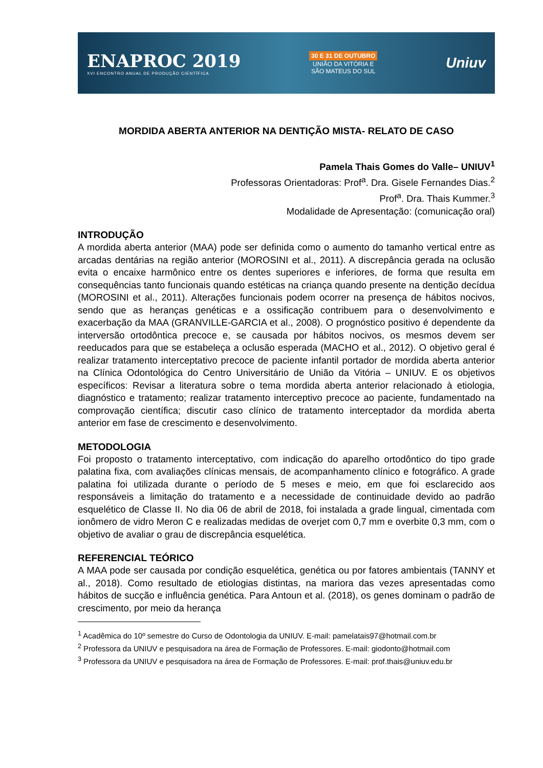ENAPROC 2019
XVI ENCONTRO ANUAL DE PRODUÇÃO CIENTÍFICA
30 E 31 DE OUTUBRO
UNIÃO DA VITÓRIA E
SÃO MATEUS DO SUL
Uniuv
MORDIDA ABERTA ANTERIOR NA DENTIÇÃO MISTA- RELATO DE CASO
Pamela Thais Gomes do Valle– UNIUV<sup>1</sup>
Professoras Orientadoras: Prof<sup>a</sup>. Dra. Gisele Fernandes Dias.<sup>2</sup>
Prof<sup>a</sup>. Dra. Thais Kummer.<sup>3</sup>
Modalidade de Apresentação: (comunicação oral)
INTRODUÇÃO
A mordida aberta anterior (MAA) pode ser definida como o aumento do tamanho vertical entre as arcadas dentárias na região anterior (MOROSINI et al., 2011). A discrepância gerada na oclusão evita o encaixe harmônico entre os dentes superiores e inferiores, de forma que resulta em consequências tanto funcionais quando estéticas na criança quando presente na dentição decídua (MOROSINI et al., 2011). Alterações funcionais podem ocorrer na presença de hábitos nocivos, sendo que as heranças genéticas e a ossificação contribuem para o desenvolvimento e exacerbação da MAA (GRANVILLE-GARCIA et al., 2008). O prognóstico positivo é dependente da interversão ortodôntica precoce e, se causada por hábitos nocivos, os mesmos devem ser reeducados para que se estabeleça a oclusão esperada (MACHO et al., 2012). O objetivo geral é realizar tratamento interceptativo precoce de paciente infantil portador de mordida aberta anterior na Clínica Odontológica do Centro Universitário de União da Vitória – UNIUV. E os objetivos específicos: Revisar a literatura sobre o tema mordida aberta anterior relacionado à etiologia, diagnóstico e tratamento; realizar tratamento interceptivo precoce ao paciente, fundamentado na comprovação científica; discutir caso clínico de tratamento interceptador da mordida aberta anterior em fase de crescimento e desenvolvimento.
METODOLOGIA
Foi proposto o tratamento interceptativo, com indicação do aparelho ortodôntico do tipo grade palatina fixa, com avaliações clínicas mensais, de acompanhamento clínico e fotográfico. A grade palatina foi utilizada durante o período de 5 meses e meio, em que foi esclarecido aos responsáveis a limitação do tratamento e a necessidade de continuidade devido ao padrão esquelético de Classe II. No dia 06 de abril de 2018, foi instalada a grade lingual, cimentada com ionômero de vidro Meron C e realizadas medidas de overjet com 0,7 mm e overbite 0,3 mm, com o objetivo de avaliar o grau de discrepância esquelética.
REFERENCIAL TEÓRICO
A MAA pode ser causada por condição esquelética, genética ou por fatores ambientais (TANNY et al., 2018). Como resultado de etiologias distintas, na mariora das vezes apresentadas como hábitos de sucção e influência genética. Para Antoun et al. (2018), os genes dominam o padrão de crescimento, por meio da herança
<sup>1</sup> Acadêmica do 10º semestre do Curso de Odontologia da UNIUV. E-mail: pamelatais97@hotmail.com.br
<sup>2</sup> Professora da UNIUV e pesquisadora na área de Formação de Professores. E-mail: giodonto@hotmail.com
<sup>3</sup> Professora da UNIUV e pesquisadora na área de Formação de Professores. E-mail: prof.thais@uniuv.edu.br